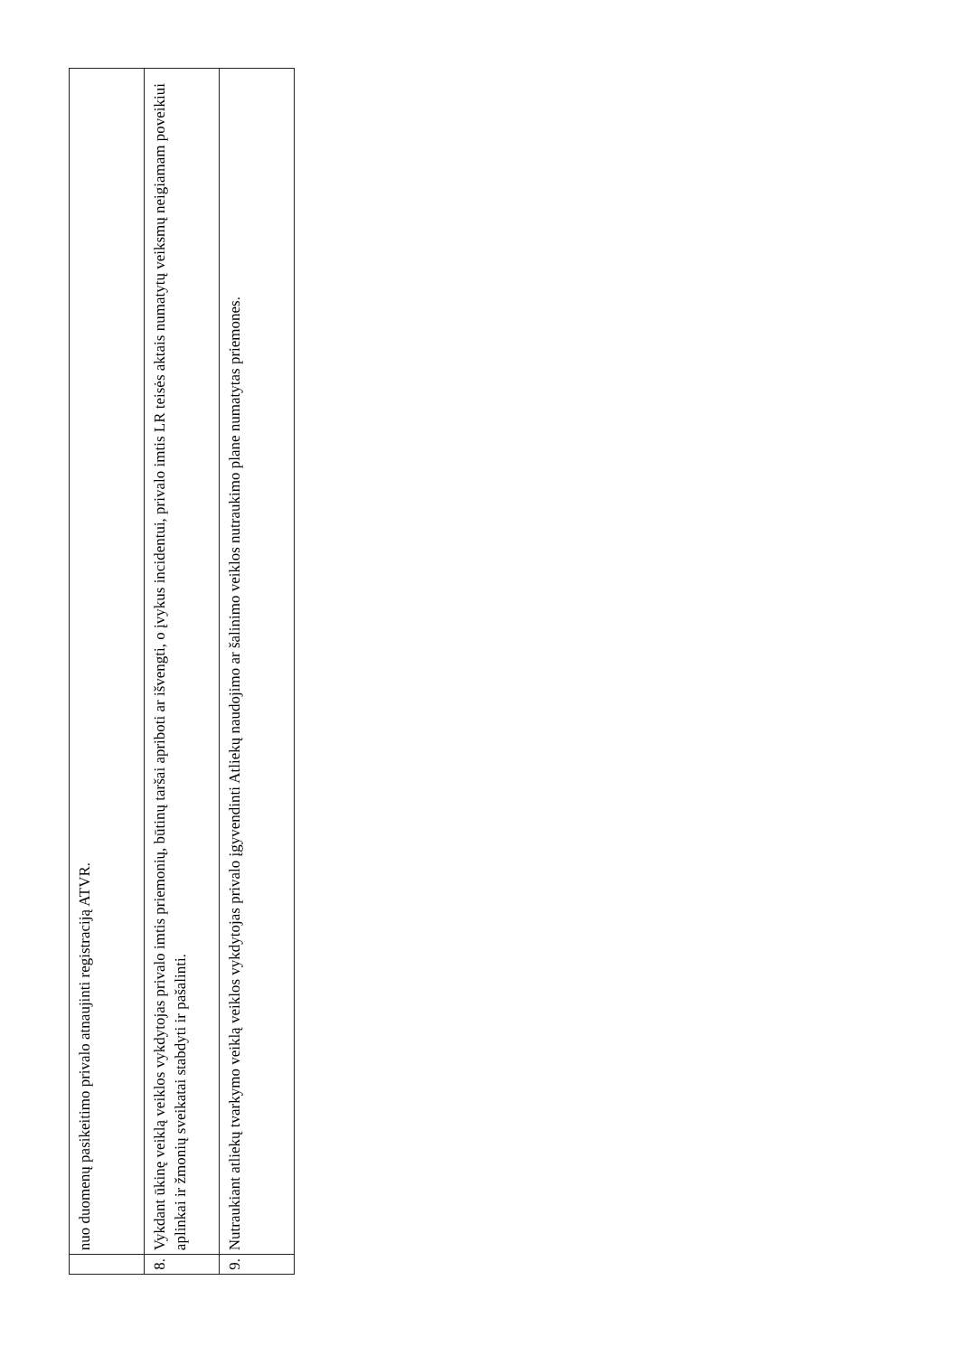| | nuo duomenų pasikeitimo privalo atnaujinti registraciją ATVR. |
| 8. | Vykdant ūkinę veiklą veiklos vykdytojas privalo imtis priemonių, būtinų taršai apriboti ar išvengti, o įvykus incidentui, privalo imtis LR teisės aktais numatytų veiksmų neigiamam poveikiui aplinkai ir žmonių sveikatai stabdyti ir pašalinti. |
| 9. | Nutraukiant atliekų tvarkymo veiklą veiklos vykdytojas privalo įgyvendinti Atliekų naudojimo ar šalinimo veiklos nutraukimo plane numatytas priemones. |